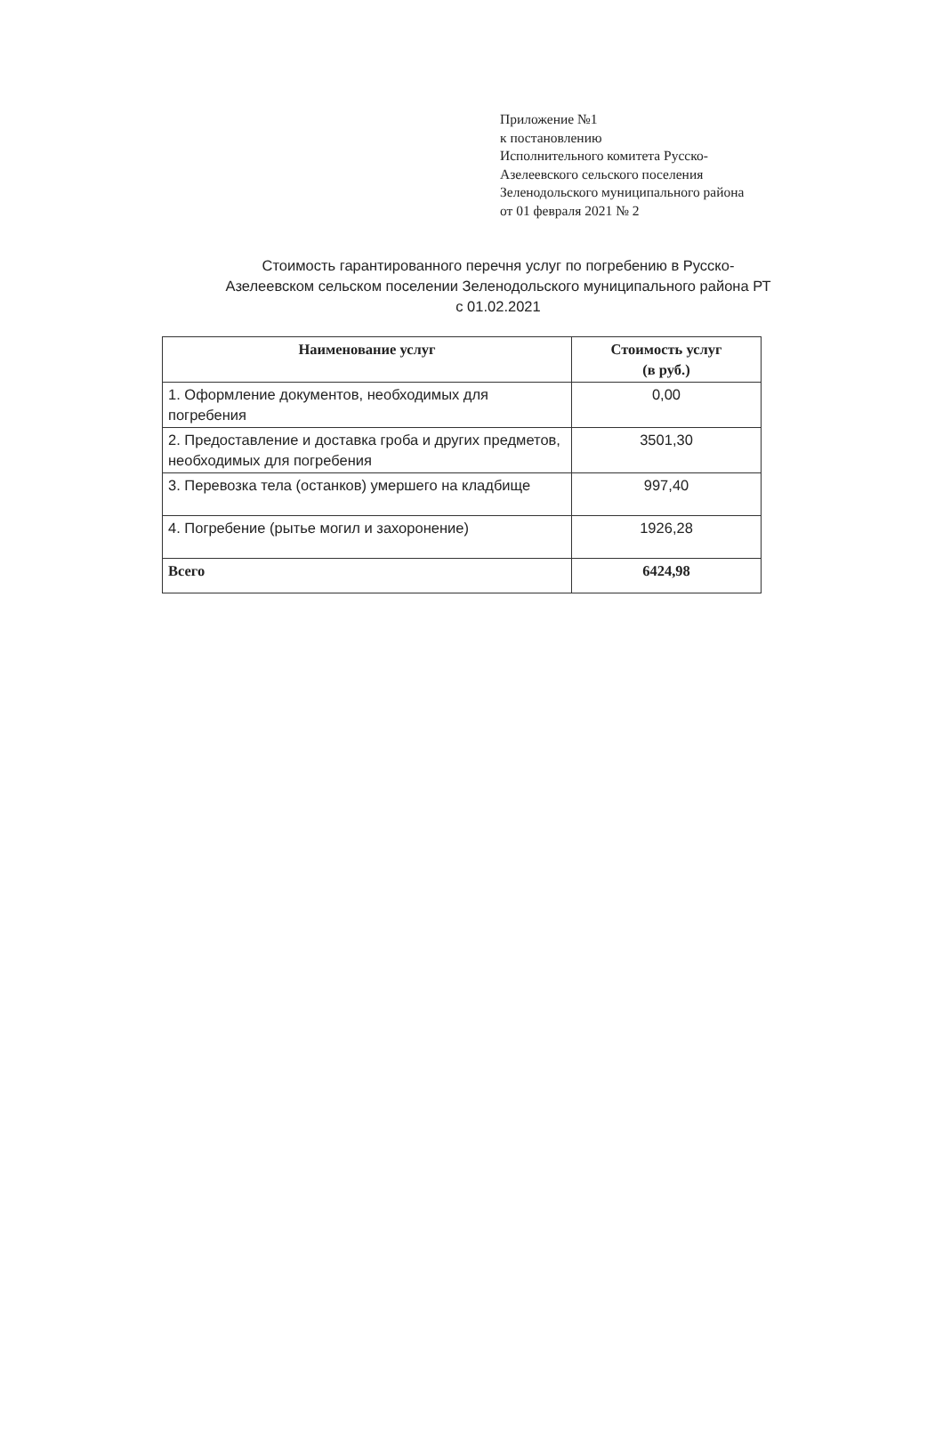Приложение №1
к постановлению
Исполнительного комитета Русско-
Азелеевского сельского поселения
Зеленодольского муниципального района
от 01 февраля 2021 № 2
Стоимость гарантированного перечня услуг по погребению в Русско-
Азелеевском сельском поселении Зеленодольского муниципального района РТ
с 01.02.2021
| Наименование услуг | Стоимость услуг (в руб.) |
| --- | --- |
| 1. Оформление документов, необходимых для погребения | 0,00 |
| 2. Предоставление и доставка гроба и других предметов, необходимых для погребения | 3501,30 |
| 3. Перевозка тела (останков) умершего на кладбище | 997,40 |
| 4. Погребение (рытье могил и захоронение) | 1926,28 |
| Всего | 6424,98 |